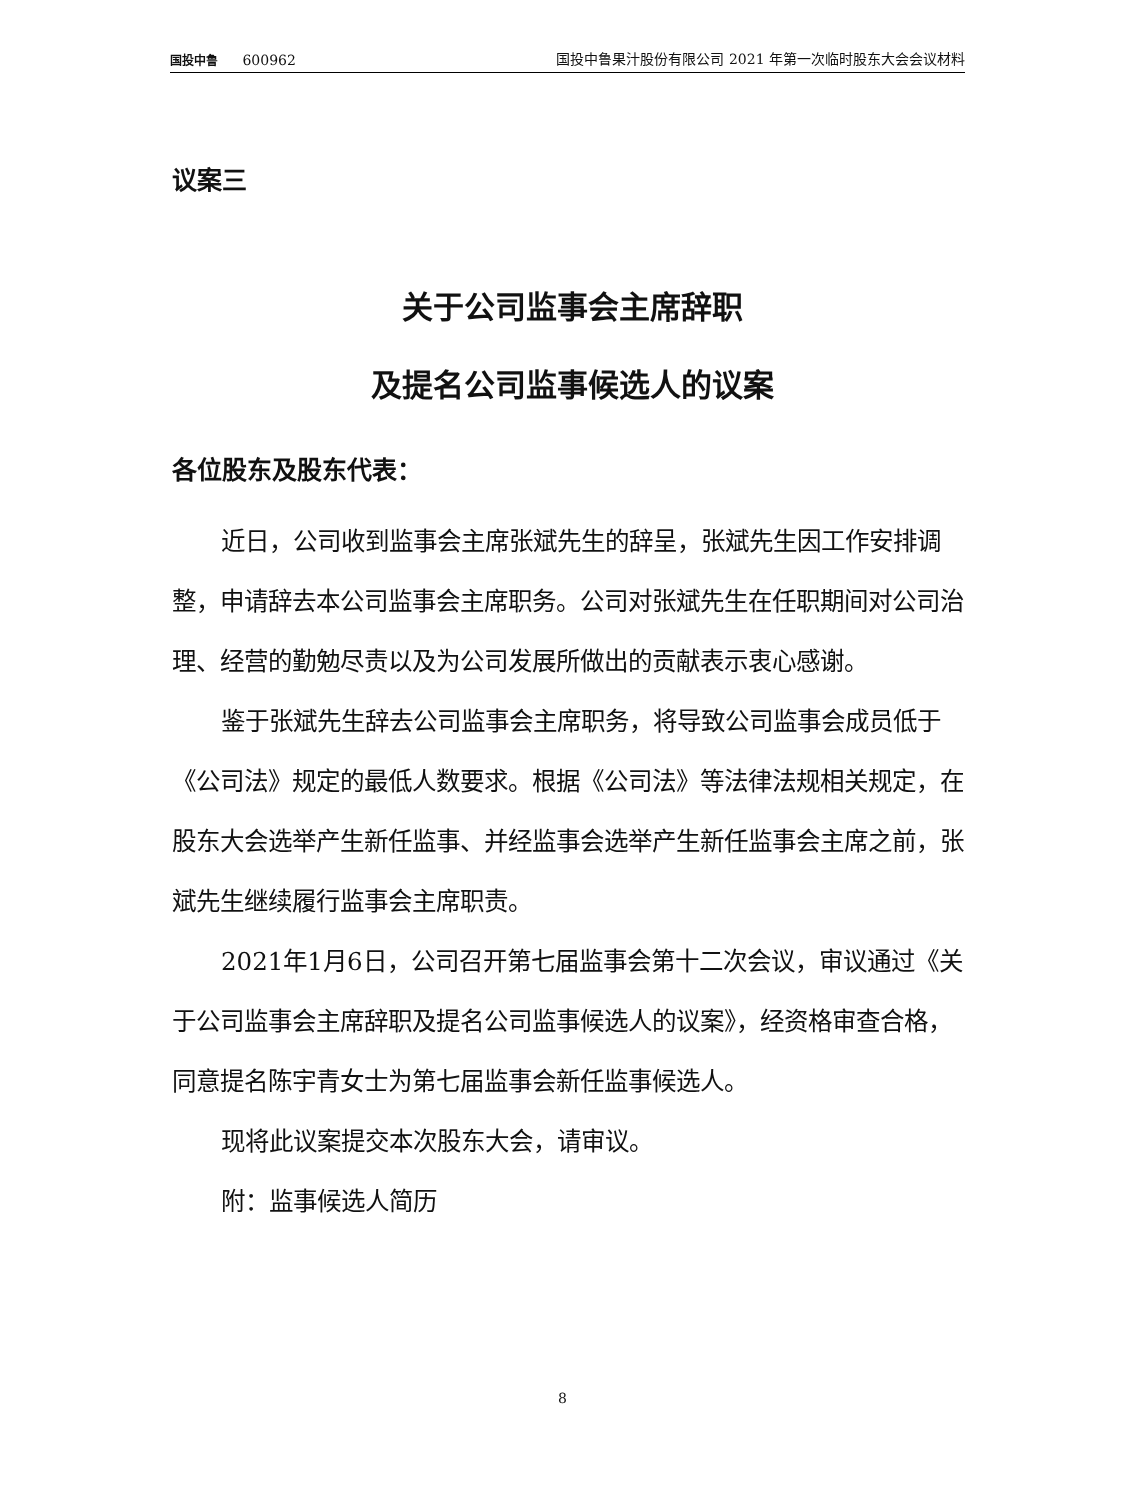国投中鲁 600962 国投中鲁果汁股份有限公司 2021 年第一次临时股东大会会议材料
议案三
关于公司监事会主席辞职
及提名公司监事候选人的议案
各位股东及股东代表：
近日，公司收到监事会主席张斌先生的辞呈，张斌先生因工作安排调整，申请辞去本公司监事会主席职务。公司对张斌先生在任职期间对公司治理、经营的勤勉尽责以及为公司发展所做出的贡献表示衷心感谢。
鉴于张斌先生辞去公司监事会主席职务，将导致公司监事会成员低于《公司法》规定的最低人数要求。根据《公司法》等法律法规相关规定，在股东大会选举产生新任监事、并经监事会选举产生新任监事会主席之前，张斌先生继续履行监事会主席职责。
2021年1月6日，公司召开第七届监事会第十二次会议，审议通过《关于公司监事会主席辞职及提名公司监事候选人的议案》，经资格审查合格，同意提名陈宇青女士为第七届监事会新任监事候选人。
现将此议案提交本次股东大会，请审议。
附：监事候选人简历
8